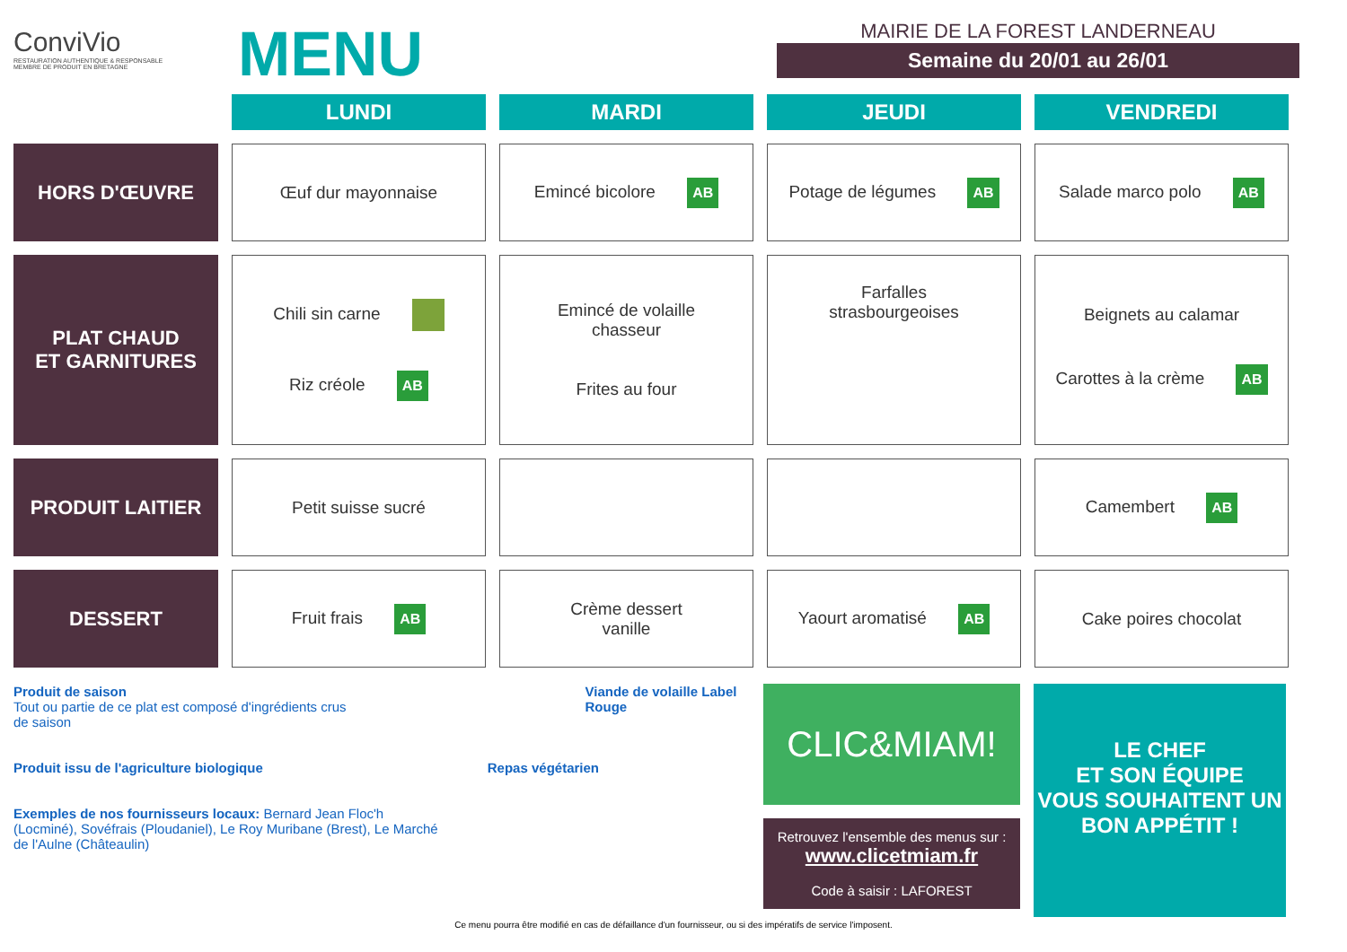ConviVio
RESTAURATION AUTHENTIQUE & RESPONSABLE
MEMBRE DE PRODUIT EN BRETAGNE
MENU
MAIRIE DE LA FOREST LANDERNEAU
Semaine du 20/01 au 26/01
| | LUNDI | MARDI | JEUDI | VENDREDI |
| --- | --- | --- | --- | --- |
| HORS D'ŒUVRE | Œuf dur mayonnaise | Emincé bicolore AB | Potage de légumes AB | Salade marco polo AB |
| PLAT CHAUD ET GARNITURES | Chili sin carne Riz créole AB | Emincé de volaille chasseur Frites au four | Farfalles strasbourgeoises | Beignets au calamar Carottes à la crème AB |
| PRODUIT LAITIER | Petit suisse sucré | | | Camembert AB |
| DESSERT | Fruit frais AB | Crème dessert vanille | Yaourt aromatisé AB | Cake poires chocolat |
Produit de saison
Tout ou partie de ce plat est composé d'ingrédients crus de saison
Viande de volaille Label Rouge
Produit issu de l'agriculture biologique
Repas végétarien
Exemples de nos fournisseurs locaux: Bernard Jean Floc'h (Locminé), Sovéfrais (Ploudaniel), Le Roy Muribane (Brest), Le Marché de l'Aulne (Châteaulin)
CLIC&MIAM!
Retrouvez l'ensemble des menus sur :
www.clicetmiam.fr
Code à saisir : LAFOREST
LE CHEF
ET SON ÉQUIPE
VOUS SOUHAITENT UN
BON APPÉTIT !
Ce menu pourra être modifié en cas de défaillance d'un fournisseur, ou si des impératifs de service l'imposent.